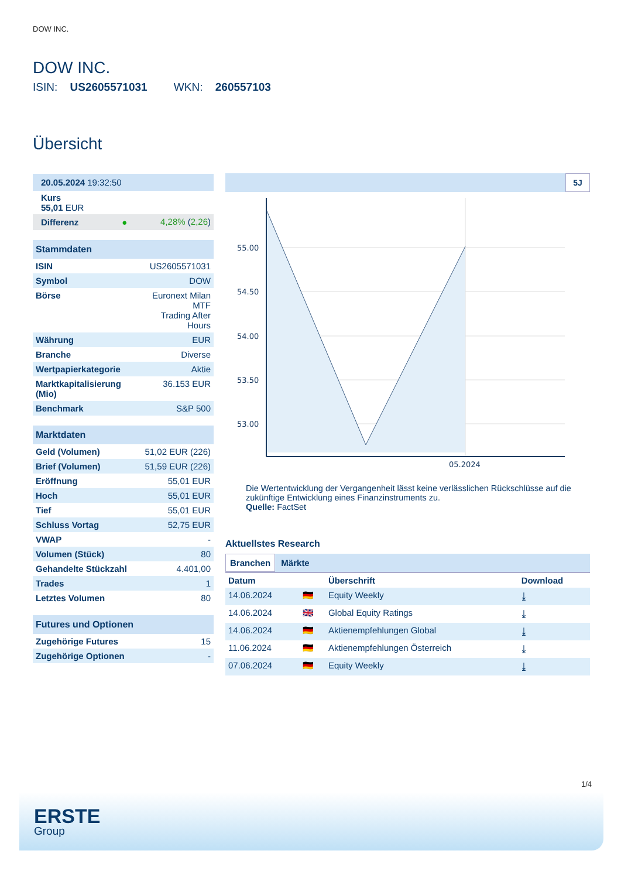DOW INC.
DOW INC.
ISIN: US2605571031 WKN: 260557103
Übersicht
| 20.05.2024 19:32:50 | |
| Kurs 55,01 EUR | |
| Differenz ● | 4,28% ( 2,26 ) |
| Stammdaten | |
| ISIN | US2605571031 |
| Symbol | DOW |
| Börse | Euronext Milan MTF Trading After Hours |
| Währung | EUR |
| Branche | Diverse |
| Wertpapierkategorie | Aktie |
| Marktkapitalisierung (Mio) | 36.153 EUR |
| Benchmark | S&P 500 |
| Marktdaten | |
| Geld (Volumen) | 51,02 EUR (226) |
| Brief (Volumen) | 51,59 EUR (226) |
| Eröffnung | 55,01 EUR |
| Hoch | 55,01 EUR |
| Tief | 55,01 EUR |
| Schluss Vortag | 52,75 EUR |
| VWAP | - |
| Volumen (Stück) | 80 |
| Gehandelte Stückzahl | 4.401,00 |
| Trades | 1 |
| Letztes Volumen | 80 |
| Futures und Optionen | |
| Zugehörige Futures | 15 |
| Zugehörige Optionen | - |
5J
55.00
54.50
54.00
53.50
53.00
05.2024
Die Wertentwicklung der Vergangenheit lässt keine verlässlichen Rückschlüsse auf die zukünftige Entwicklung eines Finanzinstruments zu.
Quelle: FactSet
Aktuellstes Research
Branchen Märkte
| Datum | | Überschrift | Download |
| --- | --- | --- | --- |
| 14.06.2024 | 🇩🇪 | Equity Weekly | ⤓ |
| 14.06.2024 | 🇬🇧 | Global Equity Ratings | ⤓ |
| 14.06.2024 | 🇩🇪 | Aktienempfehlungen Global | ⤓ |
| 11.06.2024 | 🇩🇪 | Aktienempfehlungen Österreich | ⤓ |
| 07.06.2024 | 🇩🇪 | Equity Weekly | ⤓ |
1/4
ERSTE
Group